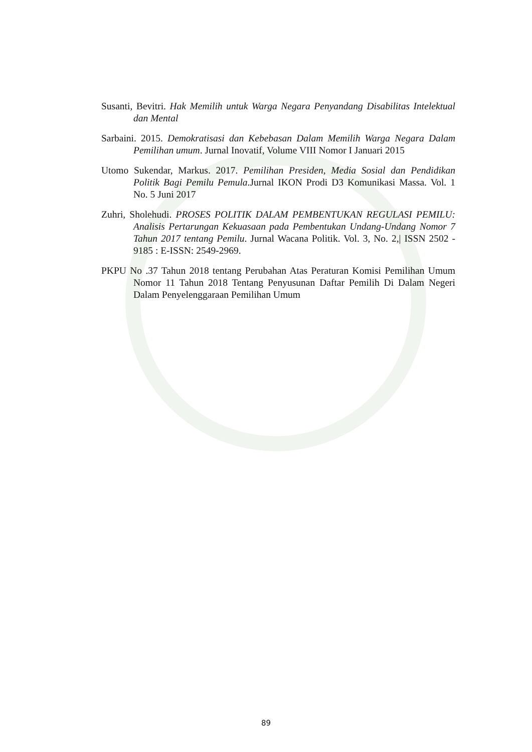Susanti, Bevitri. Hak Memilih untuk Warga Negara Penyandang Disabilitas Intelektual dan Mental
Sarbaini. 2015. Demokratisasi dan Kebebasan Dalam Memilih Warga Negara Dalam Pemilihan umum. Jurnal Inovatif, Volume VIII Nomor I Januari 2015
Utomo Sukendar, Markus. 2017. Pemilihan Presiden, Media Sosial dan Pendidikan Politik Bagi Pemilu Pemula.Jurnal IKON Prodi D3 Komunikasi Massa. Vol. 1 No. 5 Juni 2017
Zuhri, Sholehudi. PROSES POLITIK DALAM PEMBENTUKAN REGULASI PEMILU: Analisis Pertarungan Kekuasaan pada Pembentukan Undang-Undang Nomor 7 Tahun 2017 tentang Pemilu. Jurnal Wacana Politik. Vol. 3, No. 2,| ISSN 2502 - 9185 : E-ISSN: 2549-2969.
PKPU No .37 Tahun 2018 tentang Perubahan Atas Peraturan Komisi Pemilihan Umum Nomor 11 Tahun 2018 Tentang Penyusunan Daftar Pemilih Di Dalam Negeri Dalam Penyelenggaraan Pemilihan Umum
89